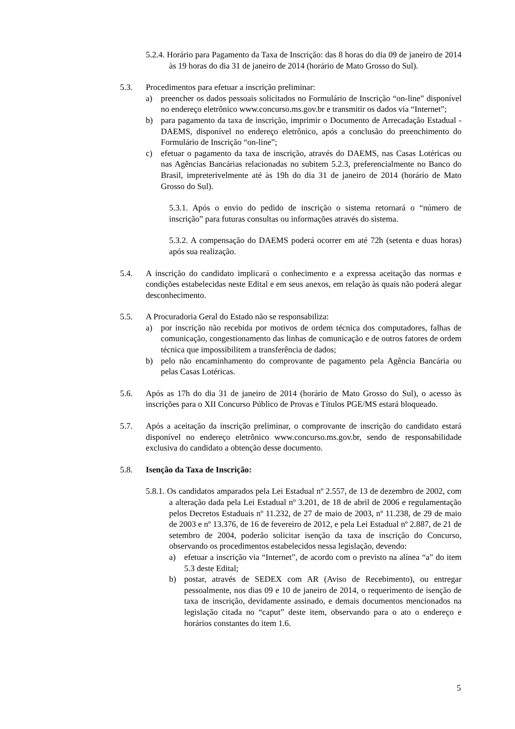5.2.4. Horário para Pagamento da Taxa de Inscrição: das 8 horas do dia 09 de janeiro de 2014 às 19 horas do dia 31 de janeiro de 2014 (horário de Mato Grosso do Sul).
5.3. Procedimentos para efetuar a inscrição preliminar:
a) preencher os dados pessoais solicitados no Formulário de Inscrição “on-line” disponível no endereço eletrônico www.concurso.ms.gov.br e transmitir os dados via “Internet”;
b) para pagamento da taxa de inscrição, imprimir o Documento de Arrecadação Estadual - DAEMS, disponível no endereço eletrônico, após a conclusão do preenchimento do Formulário de Inscrição “on-line”;
c) efetuar o pagamento da taxa de inscrição, através do DAEMS, nas Casas Lotéricas ou nas Agências Bancárias relacionadas no subitem 5.2.3, preferencialmente no Banco do Brasil, impreterivelmente até às 19h do dia 31 de janeiro de 2014 (horário de Mato Grosso do Sul).
5.3.1. Após o envio do pedido de inscrição o sistema retornará o “número de inscrição” para futuras consultas ou informações através do sistema.
5.3.2. A compensação do DAEMS poderá ocorrer em até 72h (setenta e duas horas) após sua realização.
5.4. A inscrição do candidato implicará o conhecimento e a expressa aceitação das normas e condições estabelecidas neste Edital e em seus anexos, em relação às quais não poderá alegar desconhecimento.
5.5. A Procuradoria Geral do Estado não se responsabiliza:
a) por inscrição não recebida por motivos de ordem técnica dos computadores, falhas de comunicação, congestionamento das linhas de comunicação e de outros fatores de ordem técnica que impossibilitem a transferência de dados;
b) pelo não encaminhamento do comprovante de pagamento pela Agência Bancária ou pelas Casas Lotéricas.
5.6. Após as 17h do dia 31 de janeiro de 2014 (horário de Mato Grosso do Sul), o acesso às inscrições para o XII Concurso Público de Provas e Títulos PGE/MS estará bloqueado.
5.7. Após a aceitação da inscrição preliminar, o comprovante de inscrição do candidato estará disponível no endereço eletrônico www.concurso.ms.gov.br, sendo de responsabilidade exclusiva do candidato a obtenção desse documento.
5.8. Isenção da Taxa de Inscrição:
5.8.1. Os candidatos amparados pela Lei Estadual nº 2.557, de 13 de dezembro de 2002, com a alteração dada pela Lei Estadual nº 3.201, de 18 de abril de 2006 e regulamentação pelos Decretos Estaduais nº 11.232, de 27 de maio de 2003, nº 11.238, de 29 de maio de 2003 e nº 13.376, de 16 de fevereiro de 2012, e pela Lei Estadual nº 2.887, de 21 de setembro de 2004, poderão solicitar isenção da taxa de inscrição do Concurso, observando os procedimentos estabelecidos nessa legislação, devendo:
a) efetuar a inscrição via “Internet”, de acordo com o previsto na alínea “a” do item 5.3 deste Edital;
b) postar, através de SEDEX com AR (Aviso de Recebimento), ou entregar pessoalmente, nos dias 09 e 10 de janeiro de 2014, o requerimento de isenção de taxa de inscrição, devidamente assinado, e demais documentos mencionados na legislação citada no “caput” deste item, observando para o ato o endereço e horários constantes do item 1.6.
5